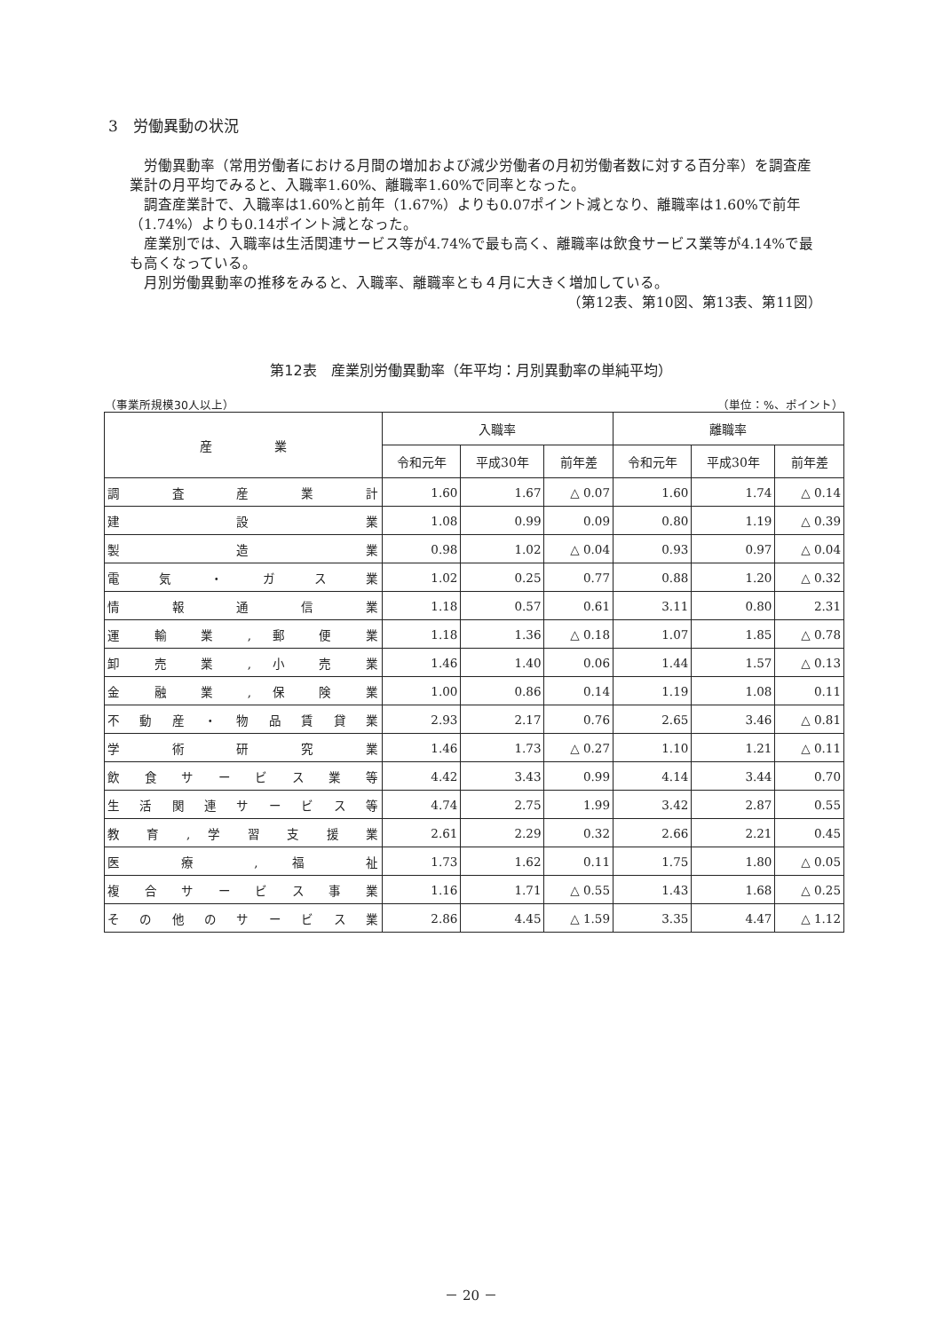3　労働異動の状況
労働異動率（常用労働者における月間の増加および減少労働者の月初労働者数に対する百分率）を調査産業計の月平均でみると、入職率1.60%、離職率1.60%で同率となった。
調査産業計で、入職率は1.60%と前年（1.67%）よりも0.07ポイント減となり、離職率は1.60%で前年（1.74%）よりも0.14ポイント減となった。
産業別では、入職率は生活関連サービス等が4.74%で最も高く、離職率は飲食サービス業等が4.14%で最も高くなっている。
月別労働異動率の推移をみると、入職率、離職率とも４月に大きく増加している。
（第12表、第10図、第13表、第11図）
第12表　産業別労働異動率（年平均：月別異動率の単純平均）
（事業所規模30人以上） （単位：%、ポイント）
| 産 業 | 入職率 | | | 離職率 | | |
| --- | --- | --- | --- | --- | --- | --- |
| | 令和元年 | 平成30年 | 前年差 | 令和元年 | 平成30年 | 前年差 |
| 調 査 産 業 計 | 1.60 | 1.67 | △ 0.07 | 1.60 | 1.74 | △ 0.14 |
| 建 設 業 | 1.08 | 0.99 | 0.09 | 0.80 | 1.19 | △ 0.39 |
| 製 造 業 | 0.98 | 1.02 | △ 0.04 | 0.93 | 0.97 | △ 0.04 |
| 電 気 ・ ガ ス 業 | 1.02 | 0.25 | 0.77 | 0.88 | 1.20 | △ 0.32 |
| 情 報 通 信 業 | 1.18 | 0.57 | 0.61 | 3.11 | 0.80 | 2.31 |
| 運 輸 業 , 郵 便 業 | 1.18 | 1.36 | △ 0.18 | 1.07 | 1.85 | △ 0.78 |
| 卸 売 業 , 小 売 業 | 1.46 | 1.40 | 0.06 | 1.44 | 1.57 | △ 0.13 |
| 金 融 業 , 保 険 業 | 1.00 | 0.86 | 0.14 | 1.19 | 1.08 | 0.11 |
| 不 動 産 ・ 物 品 賃 貸 業 | 2.93 | 2.17 | 0.76 | 2.65 | 3.46 | △ 0.81 |
| 学 術 研 究 業 | 1.46 | 1.73 | △ 0.27 | 1.10 | 1.21 | △ 0.11 |
| 飲 食 サ ー ビ ス 業 等 | 4.42 | 3.43 | 0.99 | 4.14 | 3.44 | 0.70 |
| 生 活 関 連 サ ー ビ ス 等 | 4.74 | 2.75 | 1.99 | 3.42 | 2.87 | 0.55 |
| 教 育 , 学 習 支 援 業 | 2.61 | 2.29 | 0.32 | 2.66 | 2.21 | 0.45 |
| 医 療 , 福 祉 | 1.73 | 1.62 | 0.11 | 1.75 | 1.80 | △ 0.05 |
| 複 合 サ ー ビ ス 事 業 | 1.16 | 1.71 | △ 0.55 | 1.43 | 1.68 | △ 0.25 |
| そ の 他 の サ ー ビ ス 業 | 2.86 | 4.45 | △ 1.59 | 3.35 | 4.47 | △ 1.12 |
－ 20 －